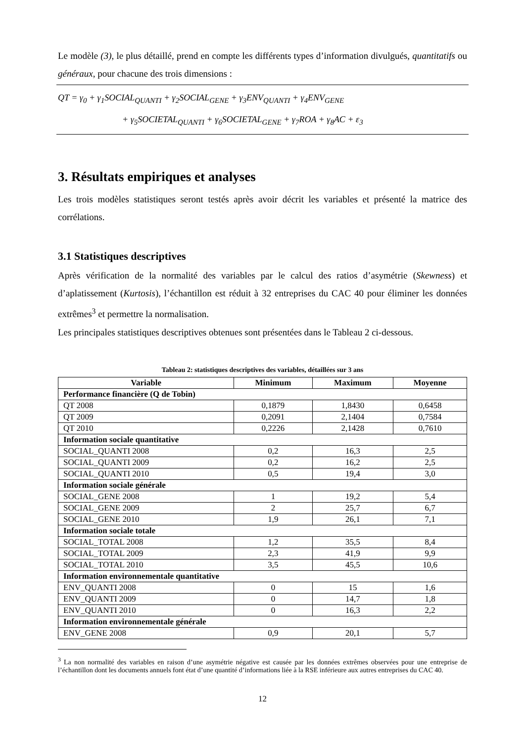Le modèle (3), le plus détaillé, prend en compte les différents types d’information divulgués, quantitatifs ou généraux, pour chacune des trois dimensions :
QT = γ<sub>0</sub> + γ<sub>1</sub>SOCIAL<sub>QUANTI</sub> + γ<sub>2</sub>SOCIAL<sub>GENE</sub> + γ<sub>3</sub>ENV<sub>QUANTI</sub> + γ<sub>4</sub>ENV<sub>GENE</sub>
+ γ<sub>5</sub>SOCIETAL<sub>QUANTI</sub> + γ<sub>6</sub>SOCIETAL<sub>GENE</sub> + γ<sub>7</sub>ROA + γ<sub>8</sub>AC + ε<sub>3</sub>
3. Résultats empiriques et analyses
Les trois modèles statistiques seront testés après avoir décrit les variables et présenté la matrice des corrélations.
3.1 Statistiques descriptives
Après vérification de la normalité des variables par le calcul des ratios d’asymétrie (Skewness) et d’aplatissement (Kurtosis), l’échantillon est réduit à 32 entreprises du CAC 40 pour éliminer les données extrêmes<sup>3</sup> et permettre la normalisation.
Les principales statistiques descriptives obtenues sont présentées dans le Tableau 2 ci-dessous.
Tableau 2: statistiques descriptives des variables, détaillées sur 3 ans
| Variable | Minimum | Maximum | Moyenne |
| --- | --- | --- | --- |
| Performance financière (Q de Tobin) | | | |
| QT 2008 | 0,1879 | 1,8430 | 0,6458 |
| QT 2009 | 0,2091 | 2,1404 | 0,7584 |
| QT 2010 | 0,2226 | 2,1428 | 0,7610 |
| Information sociale quantitative | | | |
| SOCIAL_QUANTI 2008 | 0,2 | 16,3 | 2,5 |
| SOCIAL_QUANTI 2009 | 0,2 | 16,2 | 2,5 |
| SOCIAL_QUANTI 2010 | 0,5 | 19,4 | 3,0 |
| Information sociale générale | | | |
| SOCIAL_GENE 2008 | 1 | 19,2 | 5,4 |
| SOCIAL_GENE 2009 | 2 | 25,7 | 6,7 |
| SOCIAL_GENE 2010 | 1,9 | 26,1 | 7,1 |
| Information sociale totale | | | |
| SOCIAL_TOTAL 2008 | 1,2 | 35,5 | 8,4 |
| SOCIAL_TOTAL 2009 | 2,3 | 41,9 | 9,9 |
| SOCIAL_TOTAL 2010 | 3,5 | 45,5 | 10,6 |
| Information environnementale quantitative | | | |
| ENV_QUANTI 2008 | 0 | 15 | 1,6 |
| ENV_QUANTI 2009 | 0 | 14,7 | 1,8 |
| ENV_QUANTI 2010 | 0 | 16,3 | 2,2 |
| Information environnementale générale | | | |
| ENV_GENE 2008 | 0,9 | 20,1 | 5,7 |
<sup>3</sup> La non normalité des variables en raison d’une asymétrie négative est causée par les données extrêmes observées pour une entreprise de l’échantillon dont les documents annuels font état d’une quantité d’informations liée à la RSE inférieure aux autres entreprises du CAC 40.
12